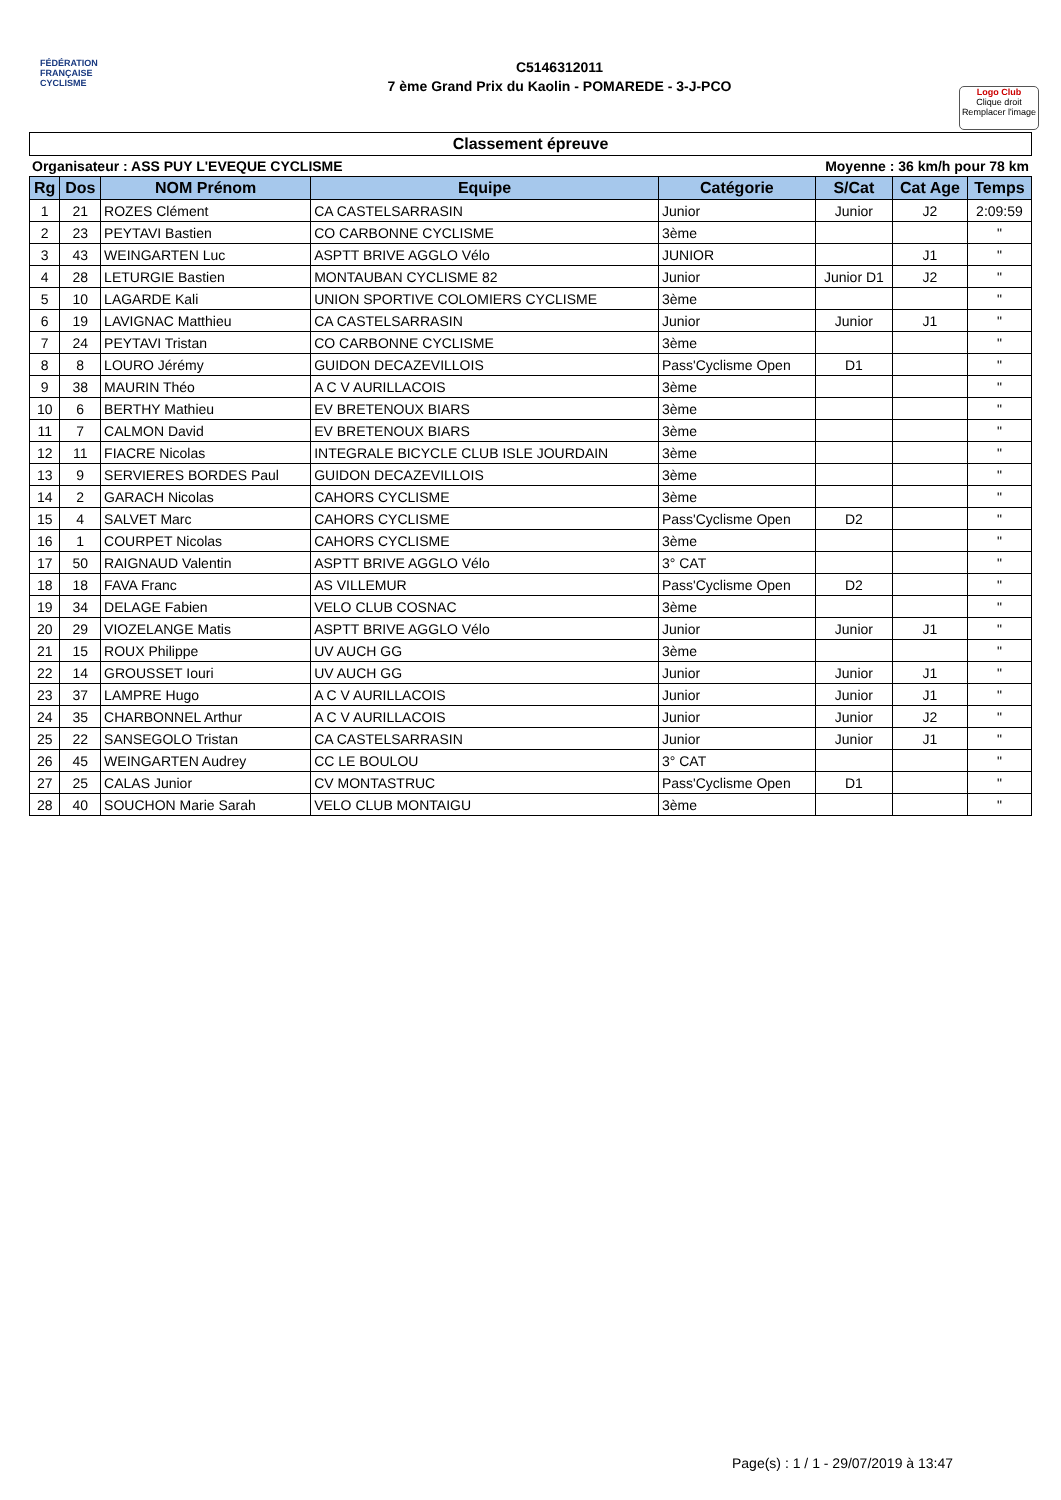FÉDÉRATION
FRANÇAISE
CYCLISME
C5146312011
7 ème Grand Prix du Kaolin - POMAREDE - 3-J-PCO
Logo Club
Clique droit
Remplacer l'image
Classement épreuve
Organisateur : ASS PUY L'EVEQUE CYCLISME Moyenne : 36 km/h pour 78 km
| Rg | Dos | NOM Prénom | Equipe | Catégorie | S/Cat | Cat Age | Temps |
| --- | --- | --- | --- | --- | --- | --- | --- |
| 1 | 21 | ROZES Clément | CA CASTELSARRASIN | Junior | Junior | J2 | 2:09:59 |
| 2 | 23 | PEYTAVI Bastien | CO CARBONNE CYCLISME | 3ème | | | " |
| 3 | 43 | WEINGARTEN Luc | ASPTT BRIVE AGGLO Vélo | JUNIOR | | J1 | " |
| 4 | 28 | LETURGIE Bastien | MONTAUBAN CYCLISME 82 | Junior | Junior D1 | J2 | " |
| 5 | 10 | LAGARDE Kali | UNION SPORTIVE COLOMIERS CYCLISME | 3ème | | | " |
| 6 | 19 | LAVIGNAC Matthieu | CA CASTELSARRASIN | Junior | Junior | J1 | " |
| 7 | 24 | PEYTAVI Tristan | CO CARBONNE CYCLISME | 3ème | | | " |
| 8 | 8 | LOURO Jérémy | GUIDON DECAZEVILLOIS | Pass'Cyclisme Open | D1 | | " |
| 9 | 38 | MAURIN Théo | A C V AURILLACOIS | 3ème | | | " |
| 10 | 6 | BERTHY Mathieu | EV BRETENOUX BIARS | 3ème | | | " |
| 11 | 7 | CALMON David | EV BRETENOUX BIARS | 3ème | | | " |
| 12 | 11 | FIACRE Nicolas | INTEGRALE BICYCLE CLUB ISLE JOURDAIN | 3ème | | | " |
| 13 | 9 | SERVIERES BORDES Paul | GUIDON DECAZEVILLOIS | 3ème | | | " |
| 14 | 2 | GARACH Nicolas | CAHORS CYCLISME | 3ème | | | " |
| 15 | 4 | SALVET Marc | CAHORS CYCLISME | Pass'Cyclisme Open | D2 | | " |
| 16 | 1 | COURPET Nicolas | CAHORS CYCLISME | 3ème | | | " |
| 17 | 50 | RAIGNAUD Valentin | ASPTT BRIVE AGGLO Vélo | 3° CAT | | | " |
| 18 | 18 | FAVA Franc | AS VILLEMUR | Pass'Cyclisme Open | D2 | | " |
| 19 | 34 | DELAGE Fabien | VELO CLUB COSNAC | 3ème | | | " |
| 20 | 29 | VIOZELANGE Matis | ASPTT BRIVE AGGLO Vélo | Junior | Junior | J1 | " |
| 21 | 15 | ROUX Philippe | UV AUCH GG | 3ème | | | " |
| 22 | 14 | GROUSSET Iouri | UV AUCH GG | Junior | Junior | J1 | " |
| 23 | 37 | LAMPRE Hugo | A C V AURILLACOIS | Junior | Junior | J1 | " |
| 24 | 35 | CHARBONNEL Arthur | A C V AURILLACOIS | Junior | Junior | J2 | " |
| 25 | 22 | SANSEGOLO Tristan | CA CASTELSARRASIN | Junior | Junior | J1 | " |
| 26 | 45 | WEINGARTEN Audrey | CC LE BOULOU | 3° CAT | | | " |
| 27 | 25 | CALAS Junior | CV MONTASTRUC | Pass'Cyclisme Open | D1 | | " |
| 28 | 40 | SOUCHON Marie Sarah | VELO CLUB MONTAIGU | 3ème | | | " |
Page(s) : 1 / 1 - 29/07/2019 à 13:47